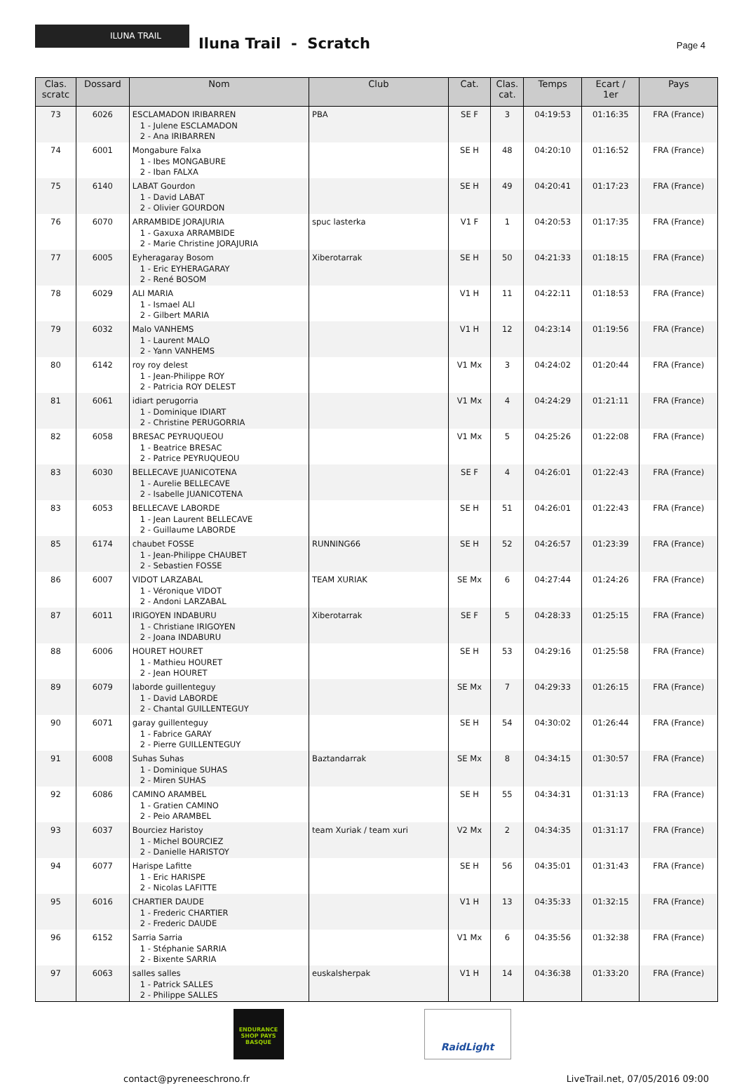ILUNA TRAIL
Iluna Trail - Scratch Page 4
| Clas. scratc | Dossard | Nom | Club | Cat. | Clas. cat. | Temps | Ecart / 1er | Pays |
| --- | --- | --- | --- | --- | --- | --- | --- | --- |
| 73 | 6026 | ESCLAMADON IRIBARREN 1 - Julene ESCLAMADON 2 - Ana IRIBARREN | PBA | SE F | 3 | 04:19:53 | 01:16:35 | FRA (France) |
| 74 | 6001 | Mongabure Falxa 1 - Ibes MONGABURE 2 - Iban FALXA | | SE H | 48 | 04:20:10 | 01:16:52 | FRA (France) |
| 75 | 6140 | LABAT Gourdon 1 - David LABAT 2 - Olivier GOURDON | | SE H | 49 | 04:20:41 | 01:17:23 | FRA (France) |
| 76 | 6070 | ARRAMBIDE JORAJURIA 1 - Gaxuxa ARRAMBIDE 2 - Marie Christine JORAJURIA | spuc lasterka | V1 F | 1 | 04:20:53 | 01:17:35 | FRA (France) |
| 77 | 6005 | Eyheragaray Bosom 1 - Eric EYHERAGARAY 2 - René BOSOM | Xiberotarrak | SE H | 50 | 04:21:33 | 01:18:15 | FRA (France) |
| 78 | 6029 | ALI MARIA 1 - Ismael ALI 2 - Gilbert MARIA | | V1 H | 11 | 04:22:11 | 01:18:53 | FRA (France) |
| 79 | 6032 | Malo VANHEMS 1 - Laurent MALO 2 - Yann VANHEMS | | V1 H | 12 | 04:23:14 | 01:19:56 | FRA (France) |
| 80 | 6142 | roy roy delest 1 - Jean-Philippe ROY 2 - Patricia ROY DELEST | | V1 Mx | 3 | 04:24:02 | 01:20:44 | FRA (France) |
| 81 | 6061 | idiart perugorria 1 - Dominique IDIART 2 - Christine PERUGORRIA | | V1 Mx | 4 | 04:24:29 | 01:21:11 | FRA (France) |
| 82 | 6058 | BRESAC PEYRUQUEOU 1 - Beatrice BRESAC 2 - Patrice PEYRUQUEOU | | V1 Mx | 5 | 04:25:26 | 01:22:08 | FRA (France) |
| 83 | 6030 | BELLECAVE JUANICOTENA 1 - Aurelie BELLECAVE 2 - Isabelle JUANICOTENA | | SE F | 4 | 04:26:01 | 01:22:43 | FRA (France) |
| 83 | 6053 | BELLECAVE LABORDE 1 - Jean Laurent BELLECAVE 2 - Guillaume LABORDE | | SE H | 51 | 04:26:01 | 01:22:43 | FRA (France) |
| 85 | 6174 | chaubet FOSSE 1 - Jean-Philippe CHAUBET 2 - Sebastien FOSSE | RUNNING66 | SE H | 52 | 04:26:57 | 01:23:39 | FRA (France) |
| 86 | 6007 | VIDOT LARZABAL 1 - Véronique VIDOT 2 - Andoni LARZABAL | TEAM XURIAK | SE Mx | 6 | 04:27:44 | 01:24:26 | FRA (France) |
| 87 | 6011 | IRIGOYEN INDABURU 1 - Christiane IRIGOYEN 2 - Joana INDABURU | Xiberotarrak | SE F | 5 | 04:28:33 | 01:25:15 | FRA (France) |
| 88 | 6006 | HOURET HOURET 1 - Mathieu HOURET 2 - Jean HOURET | | SE H | 53 | 04:29:16 | 01:25:58 | FRA (France) |
| 89 | 6079 | laborde guillenteguy 1 - David LABORDE 2 - Chantal GUILLENTEGUY | | SE Mx | 7 | 04:29:33 | 01:26:15 | FRA (France) |
| 90 | 6071 | garay guillenteguy 1 - Fabrice GARAY 2 - Pierre GUILLENTEGUY | | SE H | 54 | 04:30:02 | 01:26:44 | FRA (France) |
| 91 | 6008 | Suhas Suhas 1 - Dominique SUHAS 2 - Miren SUHAS | Baztandarrak | SE Mx | 8 | 04:34:15 | 01:30:57 | FRA (France) |
| 92 | 6086 | CAMINO ARAMBEL 1 - Gratien CAMINO 2 - Peio ARAMBEL | | SE H | 55 | 04:34:31 | 01:31:13 | FRA (France) |
| 93 | 6037 | Bourciez Haristoy 1 - Michel BOURCIEZ 2 - Danielle HARISTOY | team Xuriak / team xuri | V2 Mx | 2 | 04:34:35 | 01:31:17 | FRA (France) |
| 94 | 6077 | Harispe Lafitte 1 - Eric HARISPE 2 - Nicolas LAFITTE | | SE H | 56 | 04:35:01 | 01:31:43 | FRA (France) |
| 95 | 6016 | CHARTIER DAUDE 1 - Frederic CHARTIER 2 - Frederic DAUDE | | V1 H | 13 | 04:35:33 | 01:32:15 | FRA (France) |
| 96 | 6152 | Sarria Sarria 1 - Stéphanie SARRIA 2 - Bixente SARRIA | | V1 Mx | 6 | 04:35:56 | 01:32:38 | FRA (France) |
| 97 | 6063 | salles salles 1 - Patrick SALLES 2 - Philippe SALLES | euskalsherpak | V1 H | 14 | 04:36:38 | 01:33:20 | FRA (France) |
ENDURANCE SHOP PAYS BASQUE
RaidLight
contact@pyreneeschrono.fr LiveTrail.net, 07/05/2016 09:00